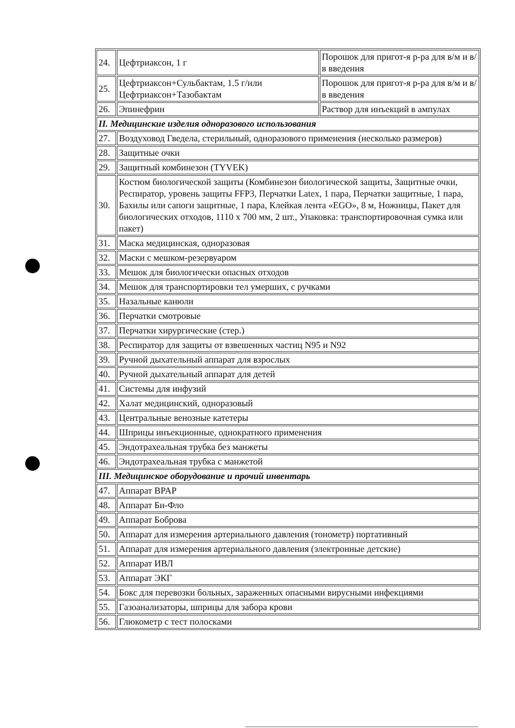| 24. | Цефтриаксон, 1 г | Порошок для пригот-я р-ра для в/м и в/в введения |
| 25. | Цефтриаксон+Сульбактам, 1.5 г/или Цефтриаксон+Тазобактам | Порошок для пригот-я р-ра для в/м и в/в введения |
| 26. | Эпинефрин | Раствор для инъекций в ампулах |
| II. Медицинские изделия одноразового использования | | |
| 27. | Воздуховод Гведела, стерильный, одноразового применения (несколько размеров) | |
| 28. | Защитные очки | |
| 29. | Защитный комбинезон (TYVEK) | |
| 30. | Костюм биологической защиты (Комбинезон биологической защиты, Защитные очки, Респиратор, уровень защиты FFP3, Перчатки Latex, 1 пара, Перчатки защитные, 1 пара, Бахилы или сапоги защитные, 1 пара, Клейкая лента «EGO», 8 м, Ножницы, Пакет для биологических отходов, 1110 х 700 мм, 2 шт., Упаковка: транспортировочная сумка или пакет) | |
| 31. | Маска медицинская, одноразовая | |
| 32. | Маски с мешком-резервуаром | |
| 33. | Мешок для биологически опасных отходов | |
| 34. | Мешок для транспортировки тел умерших, с ручками | |
| 35. | Назальные канюли | |
| 36. | Перчатки смотровые | |
| 37. | Перчатки хирургические (стер.) | |
| 38. | Респиратор для защиты от взвешенных частиц N95 и N92 | |
| 39. | Ручной дыхательный аппарат для взрослых | |
| 40. | Ручной дыхательный аппарат для детей | |
| 41. | Системы для инфузий | |
| 42. | Халат медицинский, одноразовый | |
| 43. | Центральные венозные катетеры | |
| 44. | Шприцы инъекционные, однократного применения | |
| 45. | Эндотрахеальная трубка без манжеты | |
| 46. | Эндотрахеальная трубка с манжетой | |
| III. Медицинское оборудование и прочий инвентарь | | |
| 47. | Аппарат BPAP | |
| 48. | Аппарат Би-Фло | |
| 49. | Аппарат Боброва | |
| 50. | Аппарат для измерения артериального давления (тонометр) портативный | |
| 51. | Аппарат для измерения артериального давления (электронные детские) | |
| 52. | Аппарат ИВЛ | |
| 53. | Аппарат ЭКГ | |
| 54. | Бокс для перевозки больных, зараженных опасными вирусными инфекциями | |
| 55. | Газоанализаторы, шприцы для забора крови | |
| 56. | Глюкометр с тест полосками | |